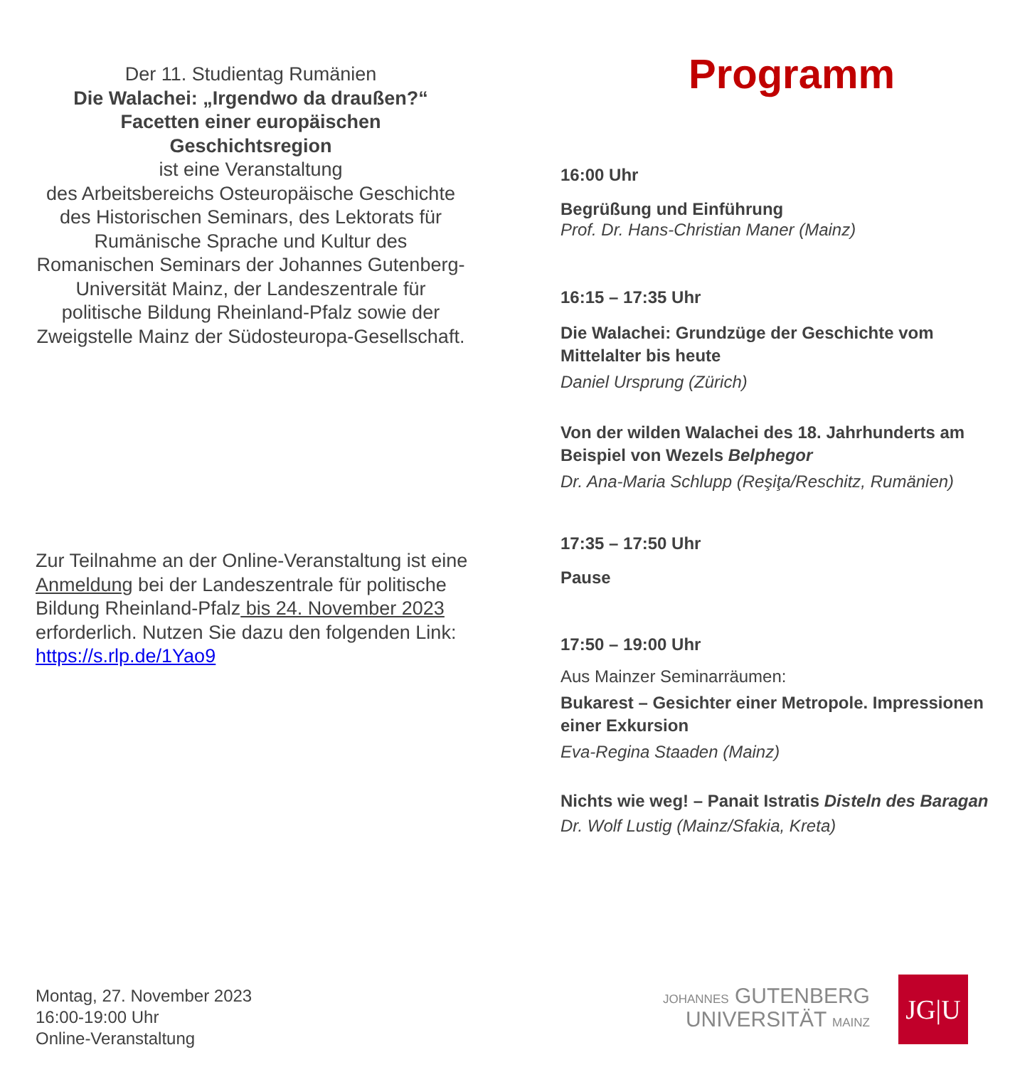Der 11. Studientag Rumänien
Die Walachei: „Irgendwo da draußen?“
Facetten einer europäischen
Geschichtsregion
ist eine Veranstaltung
des Arbeitsbereichs Osteuropäische Geschichte des Historischen Seminars, des Lektorats für Rumänische Sprache und Kultur des Romanischen Seminars der Johannes Gutenberg-Universität Mainz, der Landeszentrale für politische Bildung Rheinland-Pfalz sowie der Zweigstelle Mainz der Südosteuropa-Gesellschaft.
Zur Teilnahme an der Online-Veranstaltung ist eine Anmeldung bei der Landeszentrale für politische Bildung Rheinland-Pfalz bis 24. November 2023 erforderlich. Nutzen Sie dazu den folgenden Link: https://s.rlp.de/1Yao9
Montag, 27. November 2023
16:00-19:00 Uhr
Online-Veranstaltung
Programm
16:00 Uhr
Begrüßung und Einführung
Prof. Dr. Hans-Christian Maner (Mainz)
16:15 – 17:35 Uhr
Die Walachei: Grundzüge der Geschichte vom Mittelalter bis heute
Daniel Ursprung (Zürich)
Von der wilden Walachei des 18. Jahrhunderts am Beispiel von Wezels Belphegor
Dr. Ana-Maria Schlupp (Reşiţa/Reschitz, Rumänien)
17:35 – 17:50 Uhr
Pause
17:50 – 19:00 Uhr
Aus Mainzer Seminarräumen:
Bukarest – Gesichter einer Metropole. Impressionen einer Exkursion
Eva-Regina Staaden (Mainz)
Nichts wie weg! – Panait Istratis Disteln des Baragan
Dr. Wolf Lustig (Mainz/Sfakia, Kreta)
JOHANNES GUTENBERG
UNIVERSITÄT MAINZ
JG|U